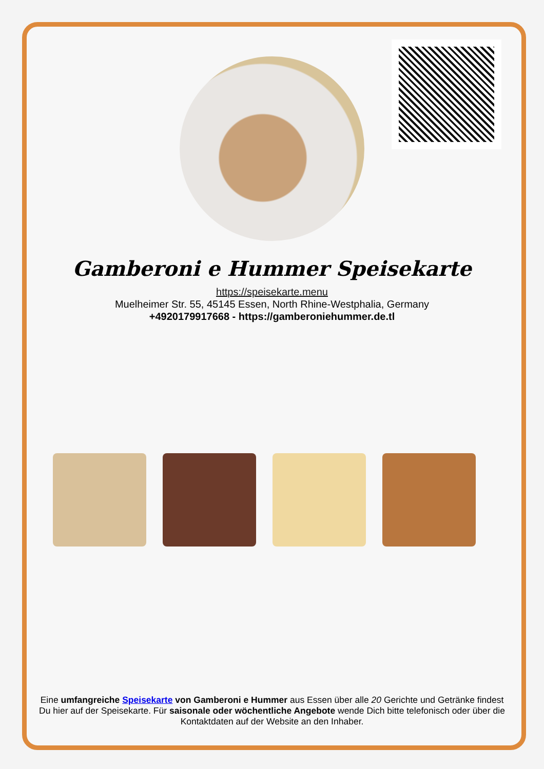Gamberoni e Hummer Speisekarte
https://speisekarte.menu
Muelheimer Str. 55, 45145 Essen, North Rhine-Westphalia, Germany
+4920179917668 - https://gamberoniehummer.de.tl
Eine umfangreiche Speisekarte von Gamberoni e Hummer aus Essen über alle 20 Gerichte und Getränke findest Du hier auf der Speisekarte. Für saisonale oder wöchentliche Angebote wende Dich bitte telefonisch oder über die Kontaktdaten auf der Website an den Inhaber.